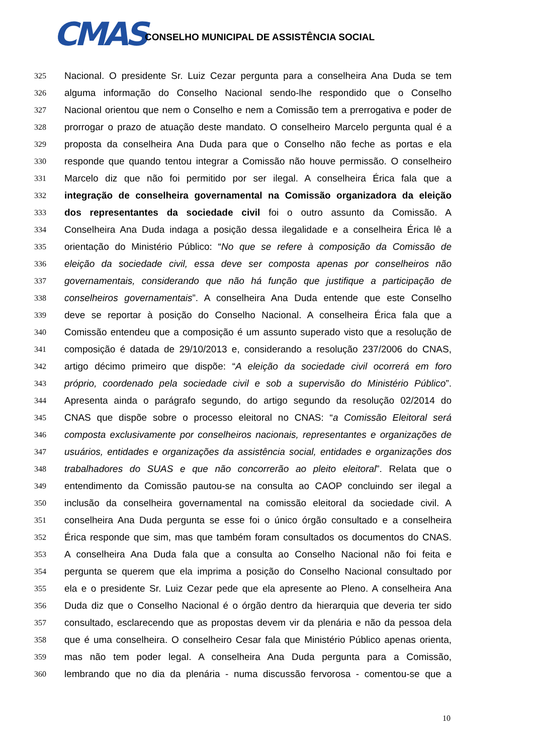CMAS
CONSELHO MUNICIPAL DE ASSISTÊNCIA SOCIAL
325 Nacional. O presidente Sr. Luiz Cezar pergunta para a conselheira Ana Duda se tem
326 alguma informação do Conselho Nacional sendo-lhe respondido que o Conselho
327 Nacional orientou que nem o Conselho e nem a Comissão tem a prerrogativa e poder de
328 prorrogar o prazo de atuação deste mandato. O conselheiro Marcelo pergunta qual é a
329 proposta da conselheira Ana Duda para que o Conselho não feche as portas e ela
330 responde que quando tentou integrar a Comissão não houve permissão. O conselheiro
331 Marcelo diz que não foi permitido por ser ilegal. A conselheira Érica fala que a
332 integração de conselheira governamental na Comissão organizadora da eleição
333 dos representantes da sociedade civil foi o outro assunto da Comissão. A
334 Conselheira Ana Duda indaga a posição dessa ilegalidade e a conselheira Érica lê a
335 orientação do Ministério Público: “No que se refere à composição da Comissão de
336 eleição da sociedade civil, essa deve ser composta apenas por conselheiros não
337 governamentais, considerando que não há função que justifique a participação de
338 conselheiros governamentais”. A conselheira Ana Duda entende que este Conselho
339 deve se reportar à posição do Conselho Nacional. A conselheira Érica fala que a
340 Comissão entendeu que a composição é um assunto superado visto que a resolução de
341 composição é datada de 29/10/2013 e, considerando a resolução 237/2006 do CNAS,
342 artigo décimo primeiro que dispõe: “A eleição da sociedade civil ocorrerá em foro
343 próprio, coordenado pela sociedade civil e sob a supervisão do Ministério Público”.
344 Apresenta ainda o parágrafo segundo, do artigo segundo da resolução 02/2014 do
345 CNAS que dispõe sobre o processo eleitoral no CNAS: “a Comissão Eleitoral será
346 composta exclusivamente por conselheiros nacionais, representantes e organizações de
347 usuários, entidades e organizações da assistência social, entidades e organizações dos
348 trabalhadores do SUAS e que não concorrerão ao pleito eleitoral”. Relata que o
349 entendimento da Comissão pautou-se na consulta ao CAOP concluindo ser ilegal a
350 inclusão da conselheira governamental na comissão eleitoral da sociedade civil. A
351 conselheira Ana Duda pergunta se esse foi o único órgão consultado e a conselheira
352 Érica responde que sim, mas que também foram consultados os documentos do CNAS.
353 A conselheira Ana Duda fala que a consulta ao Conselho Nacional não foi feita e
354 pergunta se querem que ela imprima a posição do Conselho Nacional consultado por
355 ela e o presidente Sr. Luiz Cezar pede que ela apresente ao Pleno. A conselheira Ana
356 Duda diz que o Conselho Nacional é o órgão dentro da hierarquia que deveria ter sido
357 consultado, esclarecendo que as propostas devem vir da plenária e não da pessoa dela
358 que é uma conselheira. O conselheiro Cesar fala que Ministério Público apenas orienta,
359 mas não tem poder legal. A conselheira Ana Duda pergunta para a Comissão,
360 lembrando que no dia da plenária - numa discussão fervorosa - comentou-se que a
10